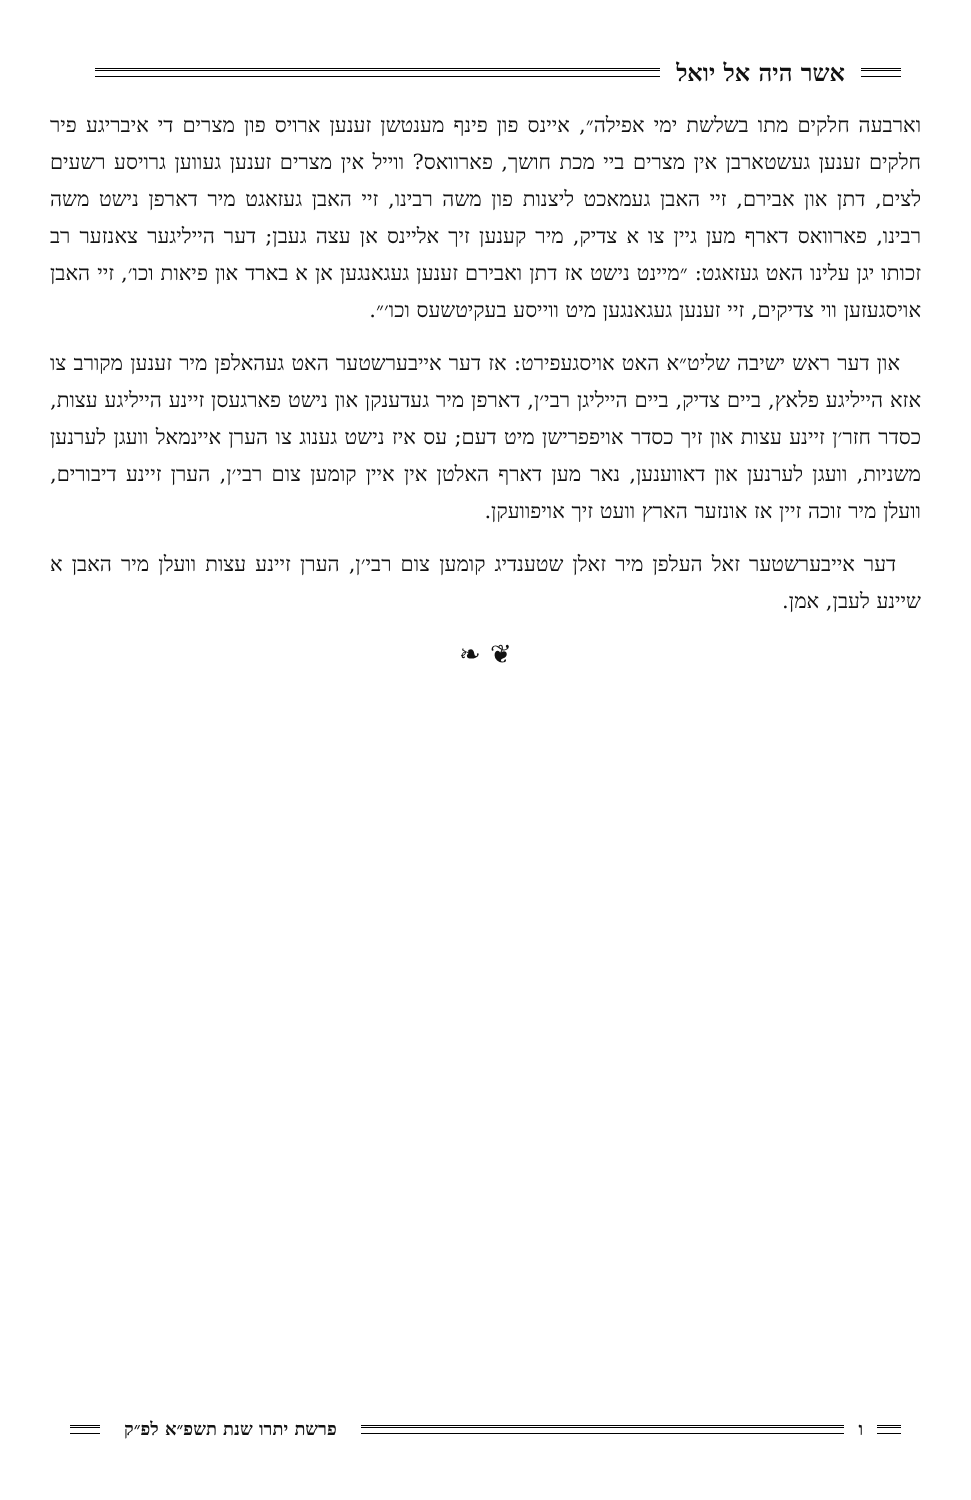אשר היה אל יואל
וארבעה חלקים מתו בשלשת ימי אפילה״, איינס פון פינף מענטשן זענען ארויס פון מצרים די איבריגע פיר חלקים זענען געשטארבן אין מצרים ביי מכת חושך, פארוואס? ווייל אין מצרים זענען געווען גרויסע רשעים לצים, דתן און אבירם, זיי האבן געמאכט ליצנות פון משה רבינו, זיי האבן געזאגט מיר דארפן נישט משה רבינו, פארוואס דארף מען גיין צו א צדיק, מיר קענען זיך אליינס אן עצה געבן; דער הייליגער צאנזער רב זכותו יגן עלינו האט געזאגט: ״מיינט נישט אז דתן ואבירם זענען געגאנגען אן א בארד און פיאות וכו׳, זיי האבן אויסגעזען ווי צדיקים, זיי זענען געגאנגען מיט ווייסע בעקיטשעס וכו׳״.
און דער ראש ישיבה שליט״א האט אויסגעפירט: אז דער אייבערשטער האט געהאלפן מיר זענען מקורב צו אזא הייליגע פלאץ, ביים צדיק, ביים הייליגן רבי׳ן, דארפן מיר געדענקן און נישט פארגעסן זיינע הייליגע עצות, כסדר חזר׳ן זיינע עצות און זיך כסדר אויפפרישן מיט דעם; עס איז נישט גענוג צו הערן איינמאל וועגן לערנען משניות, וועגן לערנען און דאווענען, נאר מען דארף האלטן אין איין קומען צום רבי׳ן, הערן זיינע דיבורים, וועלן מיר זוכה זיין אז אונזער הארץ וועט זיך אויפוועקן.
דער אייבערשטער זאל העלפן מיר זאלן שטענדיג קומען צום רבי׳ן, הערן זיינע עצות וועלן מיר האבן א שיינע לעבן, אמן.
❦ ❧
ו פרשת יתרו שנת תשפ״א לפ״ק